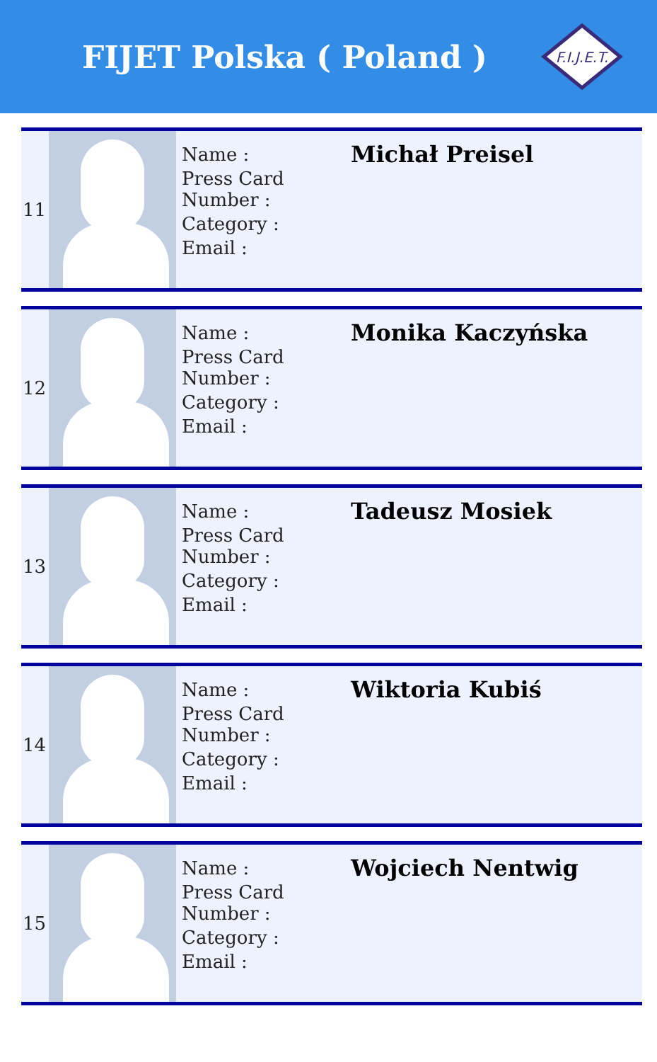FIJET Polska ( Poland )
F.I.J.E.T.
| 11 | | Name : Press Card Number : Category : Email : | Michał Preisel |
| 12 | | Name : Press Card Number : Category : Email : | Monika Kaczyńska |
| 13 | | Name : Press Card Number : Category : Email : | Tadeusz Mosiek |
| 14 | | Name : Press Card Number : Category : Email : | Wiktoria Kubiś |
| 15 | | Name : Press Card Number : Category : Email : | Wojciech Nentwig |